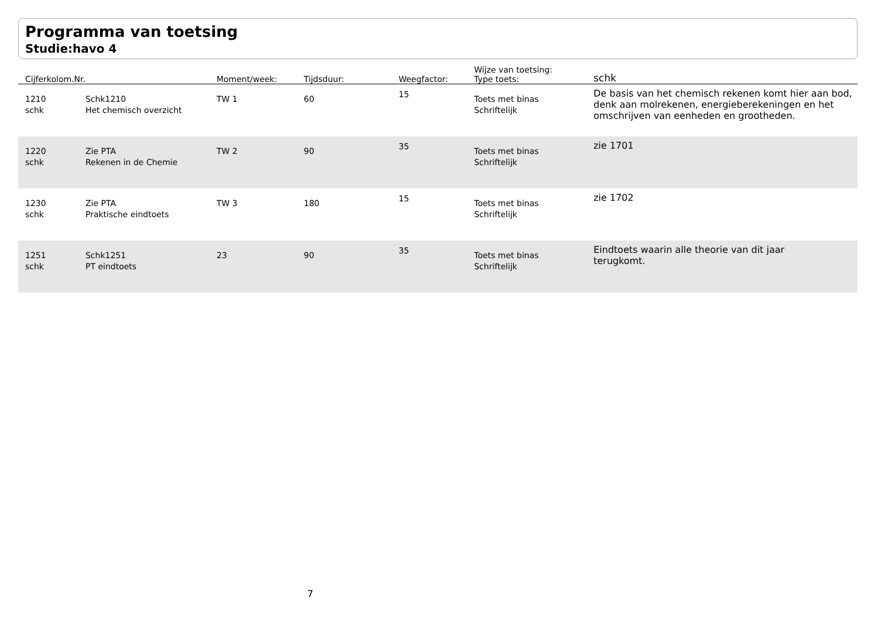Programma van toetsing
Studie:havo 4
| Cijferkolom.Nr. | | Moment/week: | Tijdsduur: | Weegfactor: | Wijze van toetsing: Type toets: | schk |
| --- | --- | --- | --- | --- | --- | --- |
| 1210 schk | Schk1210 Het chemisch overzicht | TW 1 | 60 | 15 | Toets met binas Schriftelijk | De basis van het chemisch rekenen komt hier aan bod, denk aan molrekenen, energieberekeningen en het omschrijven van eenheden en grootheden. |
| 1220 schk | Zie PTA Rekenen in de Chemie | TW 2 | 90 | 35 | Toets met binas Schriftelijk | zie 1701 |
| 1230 schk | Zie PTA Praktische eindtoets | TW 3 | 180 | 15 | Toets met binas Schriftelijk | zie 1702 |
| 1251 schk | Schk1251 PT eindtoets | 23 | 90 | 35 | Toets met binas Schriftelijk | Eindtoets waarin alle theorie van dit jaar terugkomt. |
7